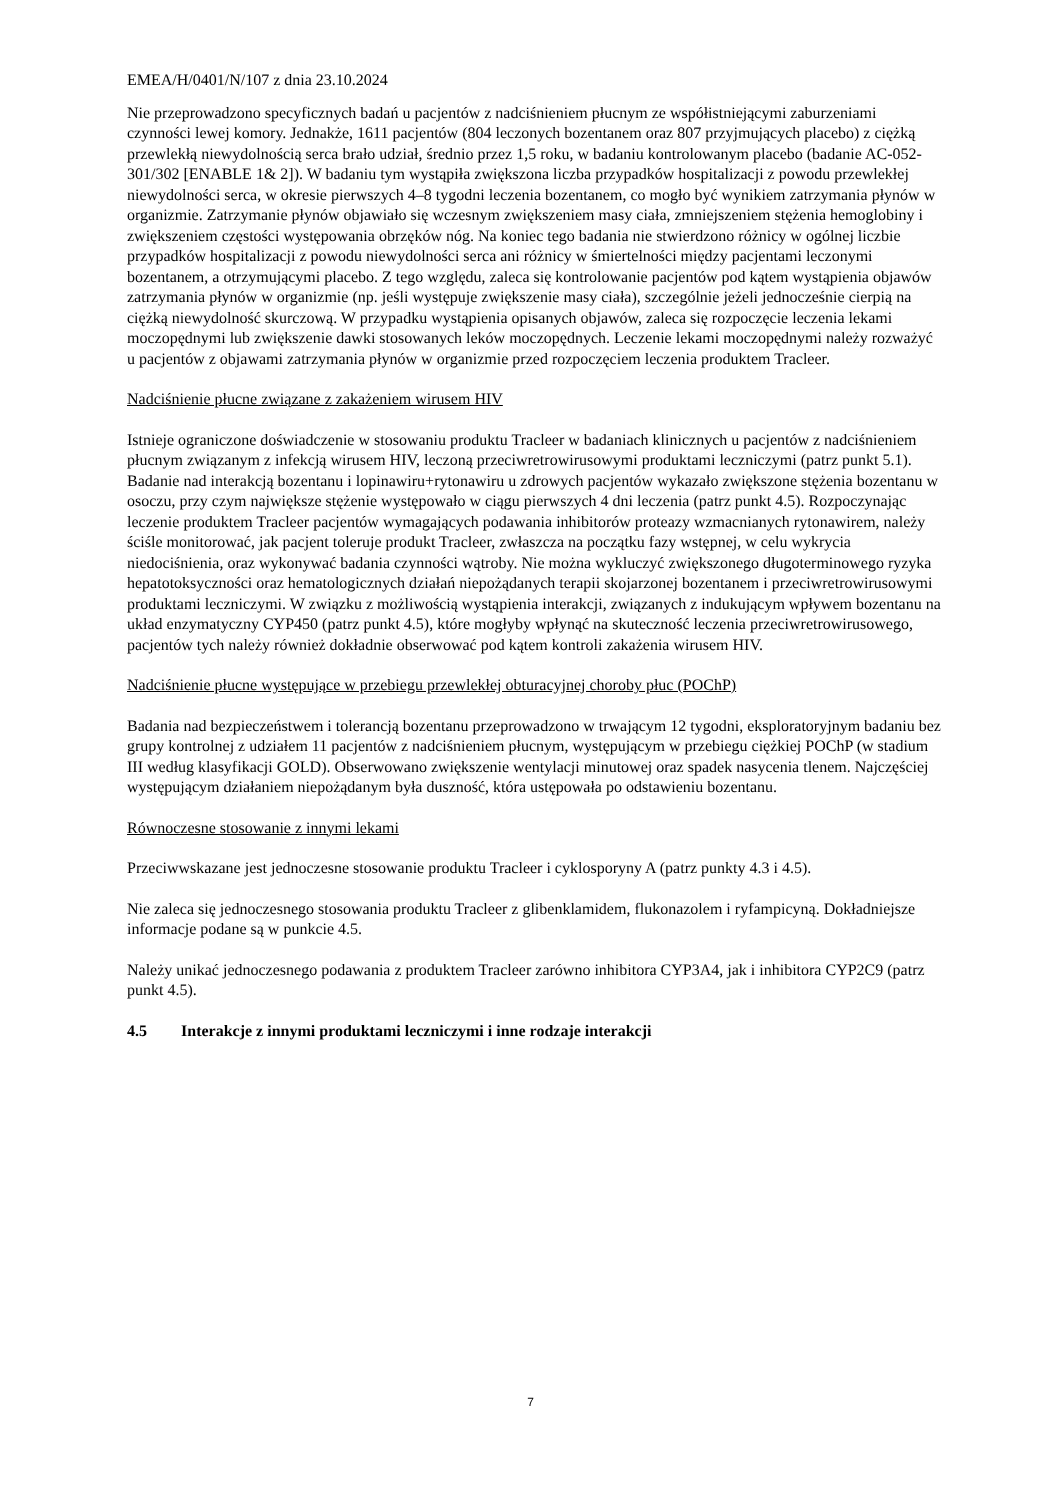EMEA/H/0401/N/107 z dnia 23.10.2024
Nie przeprowadzono specyficznych badań u pacjentów z nadciśnieniem płucnym ze współistniejącymi zaburzeniami czynności lewej komory. Jednakże, 1611 pacjentów (804 leczonych bozentanem oraz 807 przyjmujących placebo) z ciężką przewlekłą niewydolnością serca brało udział, średnio przez 1,5 roku, w badaniu kontrolowanym placebo (badanie AC-052-301/302 [ENABLE 1& 2]). W badaniu tym wystąpiła zwiększona liczba przypadków hospitalizacji z powodu przewlekłej niewydolności serca, w okresie pierwszych 4–8 tygodni leczenia bozentanem, co mogło być wynikiem zatrzymania płynów w organizmie. Zatrzymanie płynów objawiało się wczesnym zwiększeniem masy ciała, zmniejszeniem stężenia hemoglobiny i zwiększeniem częstości występowania obrzęków nóg. Na koniec tego badania nie stwierdzono różnicy w ogólnej liczbie przypadków hospitalizacji z powodu niewydolności serca ani różnicy w śmiertelności między pacjentami leczonymi bozentanem, a otrzymującymi placebo. Z tego względu, zaleca się kontrolowanie pacjentów pod kątem wystąpienia objawów zatrzymania płynów w organizmie (np. jeśli występuje zwiększenie masy ciała), szczególnie jeżeli jednocześnie cierpią na ciężką niewydolność skurczową. W przypadku wystąpienia opisanych objawów, zaleca się rozpoczęcie leczenia lekami moczopędnymi lub zwiększenie dawki stosowanych leków moczopędnych. Leczenie lekami moczopędnymi należy rozważyć u pacjentów z objawami zatrzymania płynów w organizmie przed rozpoczęciem leczenia produktem Tracleer.
Nadciśnienie płucne związane z zakażeniem wirusem HIV
Istnieje ograniczone doświadczenie w stosowaniu produktu Tracleer w badaniach klinicznych u pacjentów z nadciśnieniem płucnym związanym z infekcją wirusem HIV, leczoną przeciwretrowirusowymi produktami leczniczymi (patrz punkt 5.1). Badanie nad interakcją bozentanu i lopinawiru+rytonawiru u zdrowych pacjentów wykazało zwiększone stężenia bozentanu w osoczu, przy czym największe stężenie występowało w ciągu pierwszych 4 dni leczenia (patrz punkt 4.5). Rozpoczynając leczenie produktem Tracleer pacjentów wymagających podawania inhibitorów proteazy wzmacnianych rytonawirem, należy ściśle monitorować, jak pacjent toleruje produkt Tracleer, zwłaszcza na początku fazy wstępnej, w celu wykrycia niedociśnienia, oraz wykonywać badania czynności wątroby. Nie można wykluczyć zwiększonego długoterminowego ryzyka hepatotoksyczności oraz hematologicznych działań niepożądanych terapii skojarzonej bozentanem i przeciwretrowirusowymi produktami leczniczymi. W związku z możliwością wystąpienia interakcji, związanych z indukującym wpływem bozentanu na układ enzymatyczny CYP450 (patrz punkt 4.5), które mogłyby wpłynąć na skuteczność leczenia przeciwretrowirusowego, pacjentów tych należy również dokładnie obserwować pod kątem kontroli zakażenia wirusem HIV.
Nadciśnienie płucne występujące w przebiegu przewlekłej obturacyjnej choroby płuc (POChP)
Badania nad bezpieczeństwem i tolerancją bozentanu przeprowadzono w trwającym 12 tygodni, eksploratoryjnym badaniu bez grupy kontrolnej z udziałem 11 pacjentów z nadciśnieniem płucnym, występującym w przebiegu ciężkiej POChP (w stadium III według klasyfikacji GOLD). Obserwowano zwiększenie wentylacji minutowej oraz spadek nasycenia tlenem. Najczęściej występującym działaniem niepożądanym była duszność, która ustępowała po odstawieniu bozentanu.
Równoczesne stosowanie z innymi lekami
Przeciwwskazane jest jednoczesne stosowanie produktu Tracleer i cyklosporyny A (patrz punkty 4.3 i 4.5).
Nie zaleca się jednoczesnego stosowania produktu Tracleer z glibenklamidem, flukonazolem i ryfampicyną. Dokładniejsze informacje podane są w punkcie 4.5.
Należy unikać jednoczesnego podawania z produktem Tracleer zarówno inhibitora CYP3A4, jak i inhibitora CYP2C9 (patrz punkt 4.5).
4.5 Interakcje z innymi produktami leczniczymi i inne rodzaje interakcji
7